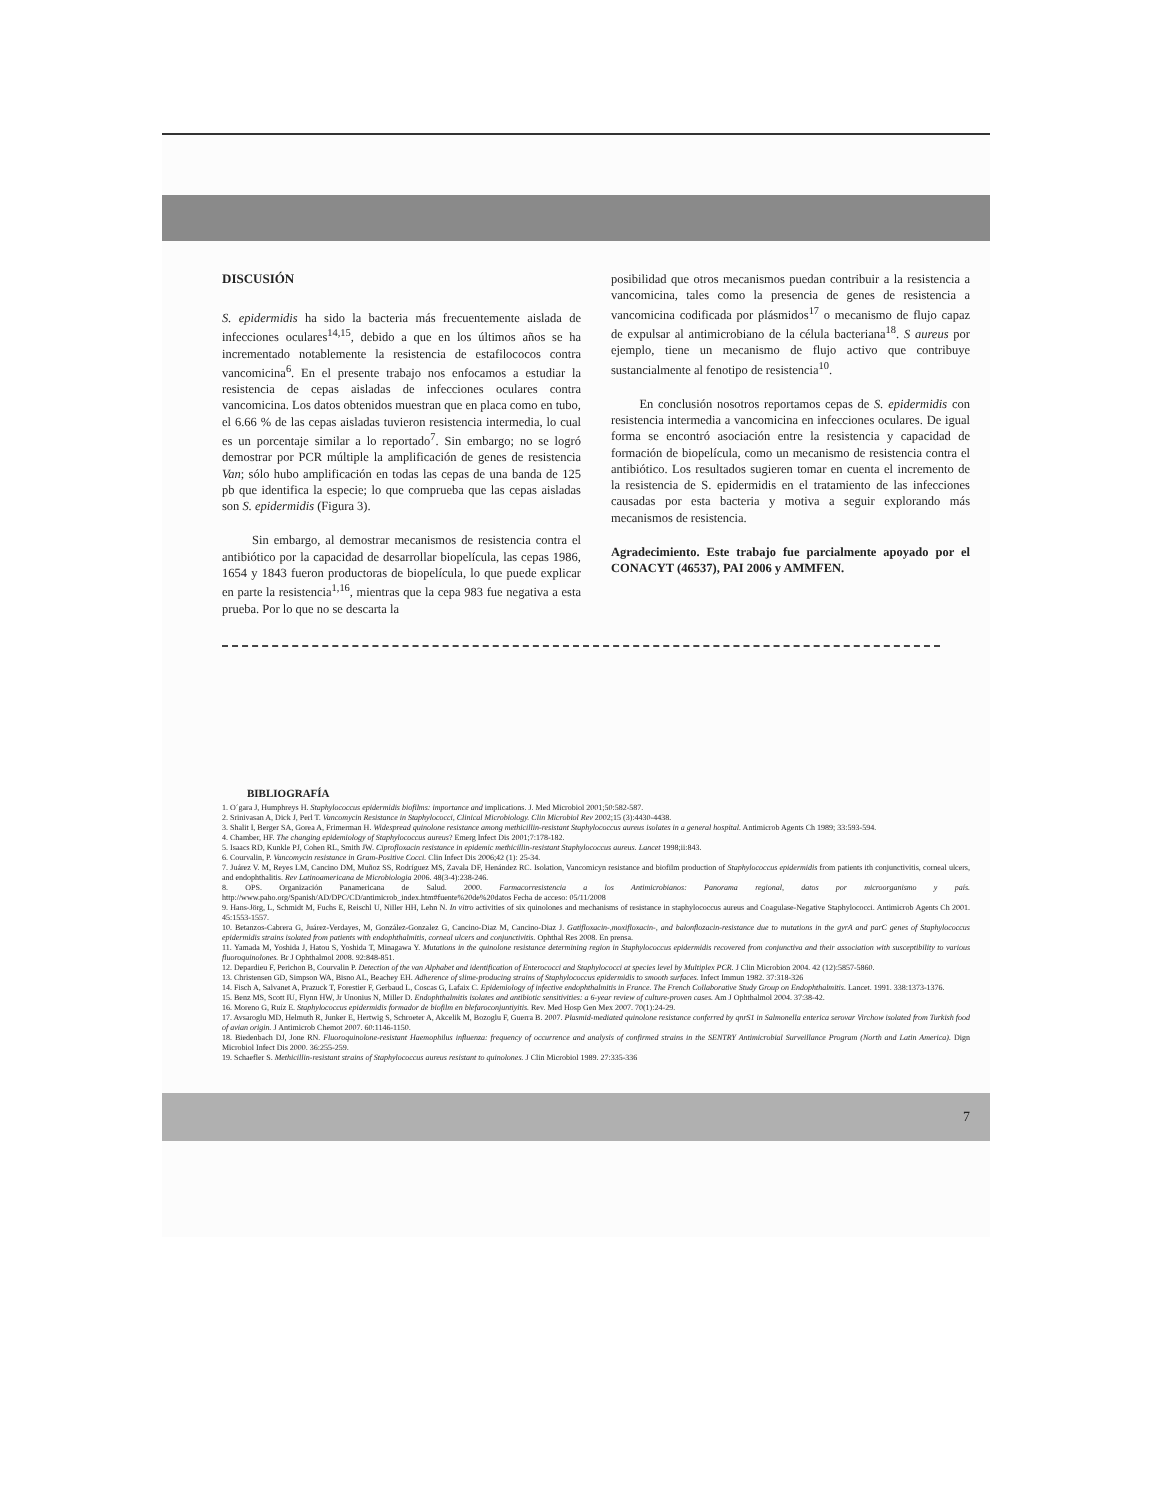DISCUSIÓN
S. epidermidis ha sido la bacteria más frecuentemente aislada de infecciones oculares<sup>14,15</sup>, debido a que en los últimos años se ha incrementado notablemente la resistencia de estafilococos contra vancomicina<sup>6</sup>. En el presente trabajo nos enfocamos a estudiar la resistencia de cepas aisladas de infecciones oculares contra vancomicina. Los datos obtenidos muestran que en placa como en tubo, el 6.66 % de las cepas aisladas tuvieron resistencia intermedia, lo cual es un porcentaje similar a lo reportado<sup>7</sup>. Sin embargo; no se logró demostrar por PCR múltiple la amplificación de genes de resistencia Van; sólo hubo amplificación en todas las cepas de una banda de 125 pb que identifica la especie; lo que comprueba que las cepas aisladas son S. epidermidis (Figura 3).
Sin embargo, al demostrar mecanismos de resistencia contra el antibiótico por la capacidad de desarrollar biopelícula, las cepas 1986, 1654 y 1843 fueron productoras de biopelícula, lo que puede explicar en parte la resistencia<sup>1,16</sup>, mientras que la cepa 983 fue negativa a esta prueba. Por lo que no se descarta la
posibilidad que otros mecanismos puedan contribuir a la resistencia a vancomicina, tales como la presencia de genes de resistencia a vancomicina codificada por plásmidos<sup>17</sup> o mecanismo de flujo capaz de expulsar al antimicrobiano de la célula bacteriana<sup>18</sup>. S aureus por ejemplo, tiene un mecanismo de flujo activo que contribuye sustancialmente al fenotipo de resistencia<sup>10</sup>.
En conclusión nosotros reportamos cepas de S. epidermidis con resistencia intermedia a vancomicina en infecciones oculares. De igual forma se encontró asociación entre la resistencia y capacidad de formación de biopelícula, como un mecanismo de resistencia contra el antibiótico. Los resultados sugieren tomar en cuenta el incremento de la resistencia de S. epidermidis en el tratamiento de las infecciones causadas por esta bacteria y motiva a seguir explorando más mecanismos de resistencia.
Agradecimiento. Este trabajo fue parcialmente apoyado por el CONACYT (46537), PAI 2006 y AMMFEN.
BIBLIOGRAFÍA
1. O´gara J, Humphreys H. Staphylococcus epidermidis biofilms: importance and implications. J. Med Microbiol 2001;50:582-587.
2. Srinivasan A, Dick J, Perl T. Vancomycin Resistance in Staphylococci, Clinical Microbiology. Clin Microbiol Rev 2002;15 (3):4430-4438.
3. Shalit I, Berger SA, Gorea A, Frimerman H. Widespread quinolone resistance among methicillin-resistant Staphylococcus aureus isolates in a general hospital. Antimicrob Agents Ch 1989; 33:593-594.
4. Chamber, HF. The changing epidemiology of Staphylococcus aureus? Emerg Infect Dis 2001;7:178-182.
5. Isaacs RD, Kunkle PJ, Cohen RL, Smith JW. Ciprofloxacin resistance in epidemic methicillin-resistant Staphylococcus aureus. Lancet 1998;ii:843.
6. Courvalin, P. Vancomycin resistance in Gram-Positive Cocci. Clin Infect Dis 2006;42 (1): 25-34.
7. Juárez V. M, Reyes LM, Cancino DM, Muñoz SS, Rodríguez MS, Zavala DF, Henández RC. Isolation, Vancomicyn resistance and biofilm production of Staphylococcus epidermidis from patients ith conjunctivitis, corneal ulcers, and endophthalitis. Rev Latinoamericana de Microbiologia 2006. 48(3-4):238-246.
8. OPS. Organización Panamericana de Salud. 2000. Farmacorresistencia a los Antimicrobianos: Panorama regional, datos por microorganismo y país. http://www.paho.org/Spanish/AD/DPC/CD/antimicrob_index.htm#fuente%20de%20datos Fecha de acceso: 05/11/2008
9. Hans-Jörg, L, Schmidt M, Fuchs E, Reischl U, Niller HH, Lehn N. In vitro activities of six quinolones and mechanisms of resistance in staphylococcus aureus and Coagulase-Negative Staphylococci. Antimicrob Agents Ch 2001. 45:1553-1557.
10. Betanzos-Cabrera G, Juárez-Verdayes, M, González-Gonzalez G, Cancino-Diaz M, Cancino-Diaz J. Gatifloxacin-,moxifloxacin-, and balonflozacin-resistance due to mutations in the gyrA and parC genes of Staphylococcus epidermidis strains isolated from patients with endophthalmitis, corneal ulcers and conjunctivitis. Ophthal Res 2008. En prensa.
11. Yamada M, Yoshida J, Hatou S, Yoshida T, Minagawa Y. Mutations in the quinolone resistance determining region in Staphylococcus epidermidis recovered from conjunctiva and their association with susceptibility to various fluoroquinolones. Br J Ophthalmol 2008. 92:848-851.
12. Depardieu F, Perichon B, Courvalin P. Detection of the van Alphabet and identification of Enterococci and Staphylococci at species level by Multiplex PCR. J Clin Microbion 2004. 42 (12):5857-5860.
13. Christensen GD, Simpson WA, Bisno AL, Beachey EH. Adherence of slime-producing strains of Staphylococcus epidermidis to smooth surfaces. Infect Immun 1982. 37:318-326
14. Fisch A, Salvanet A, Prazuck T, Forestier F, Gerbaud L, Coscas G, Lafaix C. Epidemiology of infective endophthalmitis in France. The French Collaborative Study Group on Endophthalmitis. Lancet. 1991. 338:1373-1376.
15. Benz MS, Scott IU, Flynn HW, Jr Unonius N, Miller D. Endophthalmitis isolates and antibiotic sensitivities: a 6-year review of culture-proven cases. Am J Ophthalmol 2004. 37:38-42.
16. Moreno G, Ruíz E. Staphylococcus epidermidis formador de biofilm en blefaroconjuntiyitis. Rev. Med Hosp Gen Mex 2007. 70(1):24-29.
17. Avsaroglu MD, Helmuth R, Junker E, Hertwig S, Schroeter A, Akcelik M, Bozoglu F, Guerra B. 2007. Plasmid-mediated quinolone resistance conferred by qnrS1 in Salmonella enterica serovar Virchow isolated from Turkish food of avian origin. J Antimicrob Chemot 2007. 60:1146-1150.
18. Biedenbach DJ, Jone RN. Fluoroquinolone-resistant Haemophilus influenza: frequency of occurrence and analysis of confirmed strains in the SENTRY Antimicrobial Surveillance Program (North and Latin America). Dign Microbiol Infect Dis 2000. 36:255-259.
19. Schaefler S. Methicillin-resistant strains of Staphylococcus aureus resistant to quinolones. J Clin Microbiol 1989. 27:335-336
7